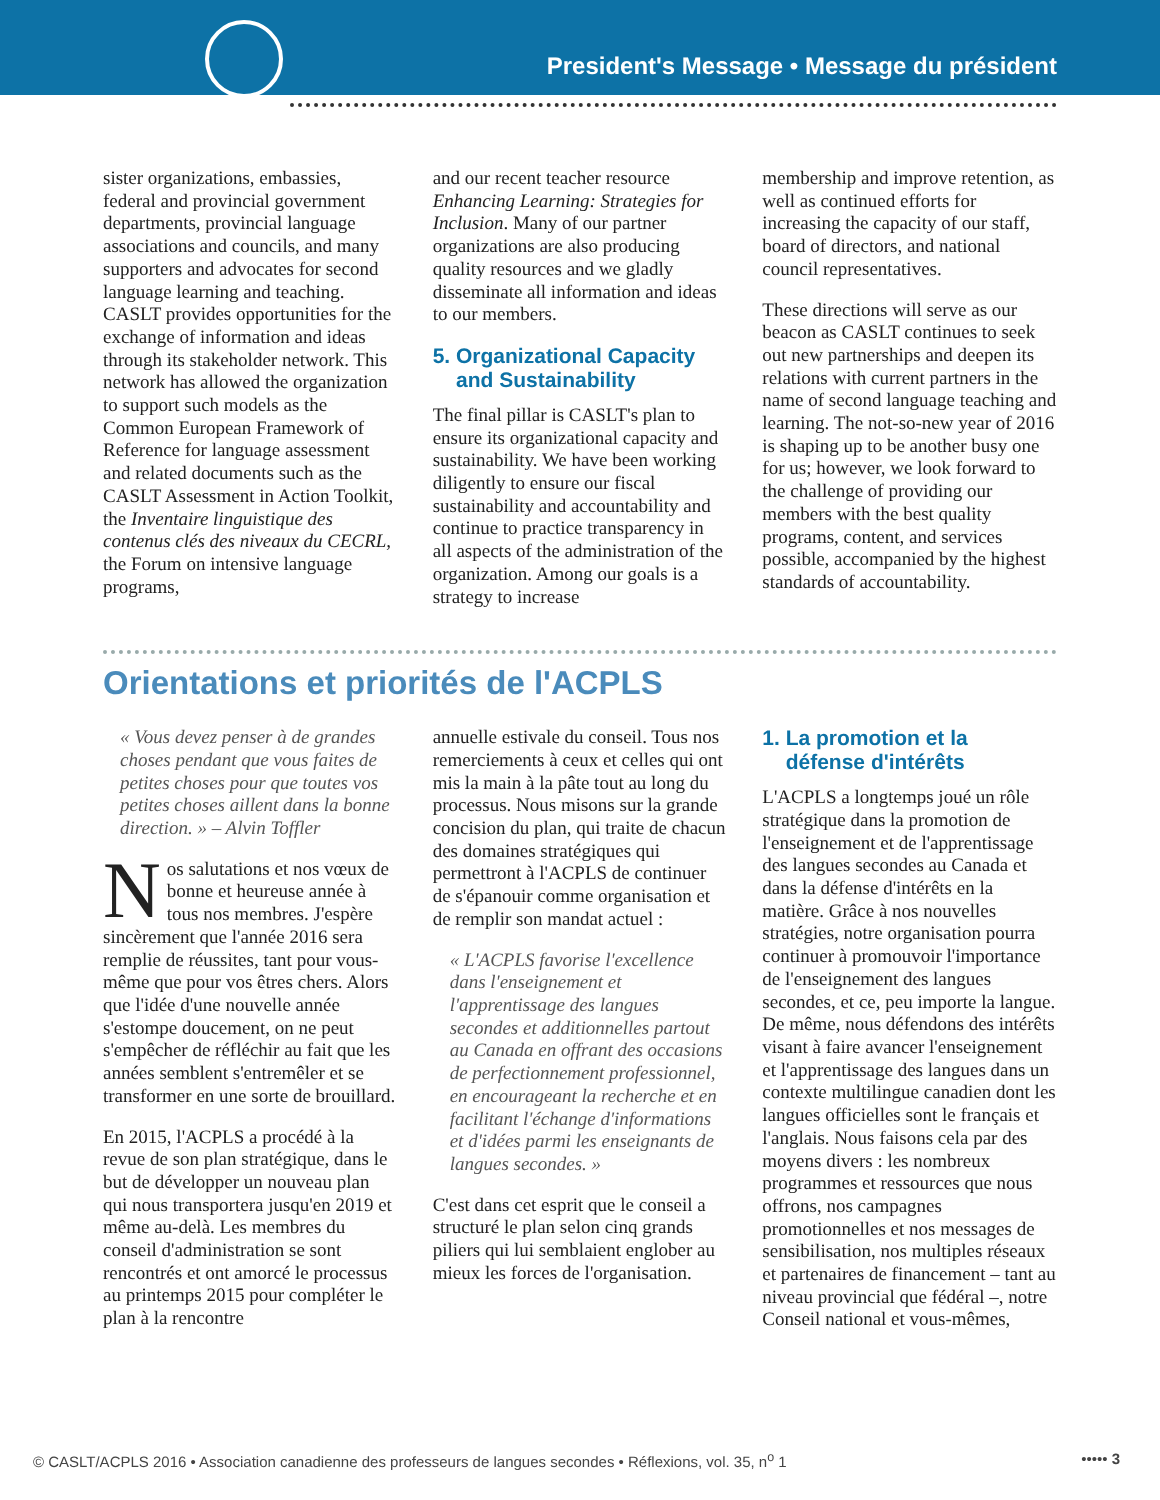President's Message • Message du président
sister organizations, embassies, federal and provincial government departments, provincial language associations and councils, and many supporters and advocates for second language learning and teaching. CASLT provides opportunities for the exchange of information and ideas through its stakeholder network. This network has allowed the organization to support such models as the Common European Framework of Reference for language assessment and related documents such as the CASLT Assessment in Action Toolkit, the Inventaire linguistique des contenus clés des niveaux du CECRL, the Forum on intensive language programs,
and our recent teacher resource Enhancing Learning: Strategies for Inclusion. Many of our partner organizations are also producing quality resources and we gladly disseminate all information and ideas to our members.
5. Organizational Capacity
and Sustainability
The final pillar is CASLT's plan to ensure its organizational capacity and sustainability. We have been working diligently to ensure our fiscal sustainability and accountability and continue to practice transparency in all aspects of the administration of the organization. Among our goals is a strategy to increase
membership and improve retention, as well as continued efforts for increasing the capacity of our staff, board of directors, and national council representatives.
These directions will serve as our beacon as CASLT continues to seek out new partnerships and deepen its relations with current partners in the name of second language teaching and learning. The not-so-new year of 2016 is shaping up to be another busy one for us; however, we look forward to the challenge of providing our members with the best quality programs, content, and services possible, accompanied by the highest standards of accountability.
Orientations et priorités de l'ACPLS
« Vous devez penser à de grandes choses pendant que vous faites de petites choses pour que toutes vos petites choses aillent dans la bonne direction. » – Alvin Toffler
Nos salutations et nos vœux de bonne et heureuse année à tous nos membres. J'espère sincèrement que l'année 2016 sera remplie de réussites, tant pour vous-même que pour vos êtres chers. Alors que l'idée d'une nouvelle année s'estompe doucement, on ne peut s'empêcher de réfléchir au fait que les années semblent s'entremêler et se transformer en une sorte de brouillard.
En 2015, l'ACPLS a procédé à la revue de son plan stratégique, dans le but de développer un nouveau plan qui nous transportera jusqu'en 2019 et même au-delà. Les membres du conseil d'administration se sont rencontrés et ont amorcé le processus au printemps 2015 pour compléter le plan à la rencontre
annuelle estivale du conseil. Tous nos remerciements à ceux et celles qui ont mis la main à la pâte tout au long du processus. Nous misons sur la grande concision du plan, qui traite de chacun des domaines stratégiques qui permettront à l'ACPLS de continuer de s'épanouir comme organisation et de remplir son mandat actuel :
« L'ACPLS favorise l'excellence dans l'enseignement et l'apprentissage des langues secondes et additionnelles partout au Canada en offrant des occasions de perfectionnement professionnel, en encourageant la recherche et en facilitant l'échange d'informations et d'idées parmi les enseignants de langues secondes. »
C'est dans cet esprit que le conseil a structuré le plan selon cinq grands piliers qui lui semblaient englober au mieux les forces de l'organisation.
1. La promotion et la
défense d'intérêts
L'ACPLS a longtemps joué un rôle stratégique dans la promotion de l'enseignement et de l'apprentissage des langues secondes au Canada et dans la défense d'intérêts en la matière. Grâce à nos nouvelles stratégies, notre organisation pourra continuer à promouvoir l'importance de l'enseignement des langues secondes, et ce, peu importe la langue. De même, nous défendons des intérêts visant à faire avancer l'enseignement et l'apprentissage des langues dans un contexte multilingue canadien dont les langues officielles sont le français et l'anglais. Nous faisons cela par des moyens divers : les nombreux programmes et ressources que nous offrons, nos campagnes promotionnelles et nos messages de sensibilisation, nos multiples réseaux et partenaires de financement – tant au niveau provincial que fédéral –, notre Conseil national et vous-mêmes,
© CASLT/ACPLS 2016 • Association canadienne des professeurs de langues secondes • Réflexions, vol. 35, n<sup>o</sup> 1 ••••• 3